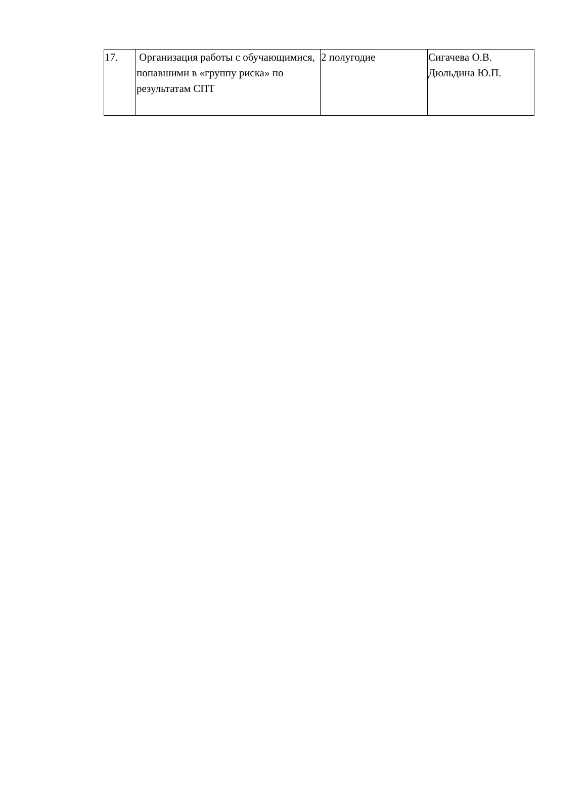| 17. | Организация работы с обучающимися, попавшими в «группу риска» по результатам СПТ | 2 полугодие | Сигачева О.В. Дюльдина Ю.П. |